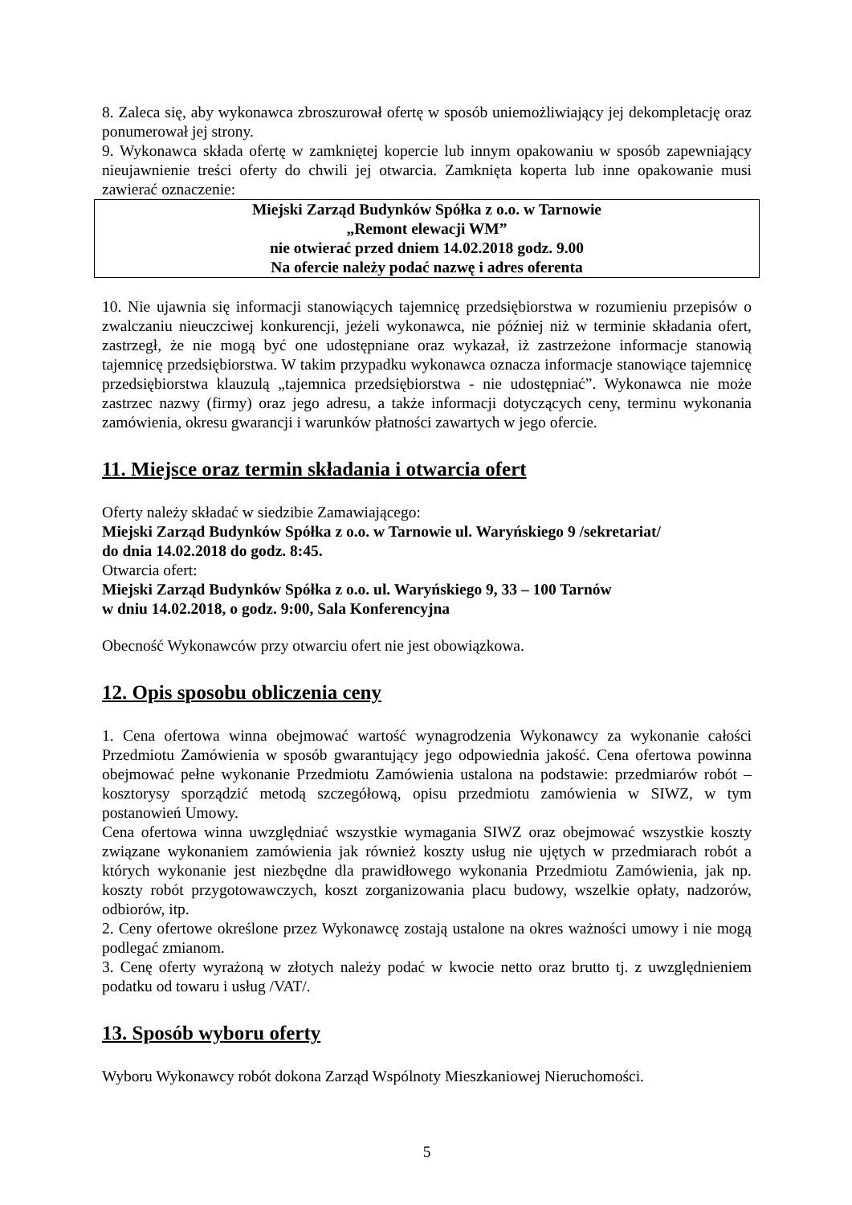8. Zaleca się, aby wykonawca zbroszurował ofertę w sposób uniemożliwiający jej dekompletację oraz ponumerował jej strony.
9. Wykonawca składa ofertę w zamkniętej kopercie lub innym opakowaniu w sposób zapewniający nieujawnienie treści oferty do chwili jej otwarcia. Zamknięta koperta lub inne opakowanie musi zawierać oznaczenie:
Miejski Zarząd Budynków Spółka z o.o. w Tarnowie
„Remont elewacji WM”
nie otwierać przed dniem 14.02.2018 godz. 9.00
Na ofercie należy podać nazwę i adres oferenta
10. Nie ujawnia się informacji stanowiących tajemnicę przedsiębiorstwa w rozumieniu przepisów o zwalczaniu nieuczciwej konkurencji, jeżeli wykonawca, nie później niż w terminie składania ofert, zastrzegł, że nie mogą być one udostępniane oraz wykazał, iż zastrzeżone informacje stanowią tajemnicę przedsiębiorstwa. W takim przypadku wykonawca oznacza informacje stanowiące tajemnicę przedsiębiorstwa klauzulą „tajemnica przedsiębiorstwa - nie udostępniać”. Wykonawca nie może zastrzec nazwy (firmy) oraz jego adresu, a także informacji dotyczących ceny, terminu wykonania zamówienia, okresu gwarancji i warunków płatności zawartych w jego ofercie.
11. Miejsce oraz termin składania i otwarcia ofert
Oferty należy składać w siedzibie Zamawiającego:
Miejski Zarząd Budynków Spółka z o.o. w Tarnowie ul. Waryńskiego 9 /sekretariat/
do dnia 14.02.2018 do godz. 8:45.
Otwarcia ofert:
Miejski Zarząd Budynków Spółka z o.o. ul. Waryńskiego 9, 33 – 100 Tarnów
w dniu 14.02.2018, o godz. 9:00, Sala Konferencyjna
Obecność Wykonawców przy otwarciu ofert nie jest obowiązkowa.
12. Opis sposobu obliczenia ceny
1. Cena ofertowa winna obejmować wartość wynagrodzenia Wykonawcy za wykonanie całości Przedmiotu Zamówienia w sposób gwarantujący jego odpowiednia jakość. Cena ofertowa powinna obejmować pełne wykonanie Przedmiotu Zamówienia ustalona na podstawie: przedmiarów robót – kosztorysy sporządzić metodą szczegółową, opisu przedmiotu zamówienia w SIWZ, w tym postanowień Umowy.
Cena ofertowa winna uwzględniać wszystkie wymagania SIWZ oraz obejmować wszystkie koszty związane wykonaniem zamówienia jak również koszty usług nie ujętych w przedmiarach robót a których wykonanie jest niezbędne dla prawidłowego wykonania Przedmiotu Zamówienia, jak np. koszty robót przygotowawczych, koszt zorganizowania placu budowy, wszelkie opłaty, nadzorów, odbiorów, itp.
2. Ceny ofertowe określone przez Wykonawcę zostają ustalone na okres ważności umowy i nie mogą podlegać zmianom.
3. Cenę oferty wyrażoną w złotych należy podać w kwocie netto oraz brutto tj. z uwzględnieniem podatku od towaru i usług /VAT/.
13. Sposób wyboru oferty
Wyboru Wykonawcy robót dokona Zarząd Wspólnoty Mieszkaniowej Nieruchomości.
5